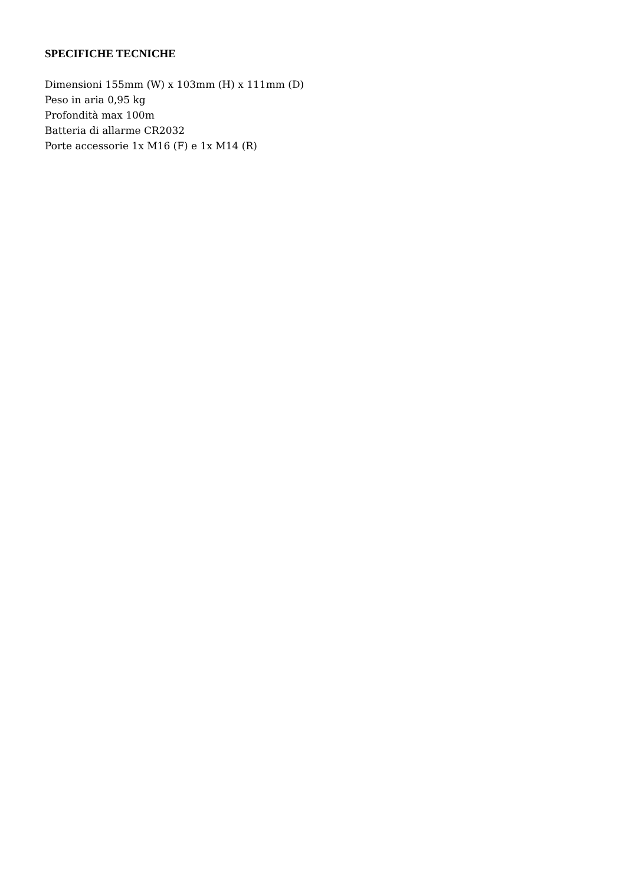SPECIFICHE TECNICHE
Dimensioni 155mm (W) x 103mm (H) x 111mm (D)
Peso in aria 0,95 kg
Profondità max 100m
Batteria di allarme CR2032
Porte accessorie 1x M16 (F) e 1x M14 (R)